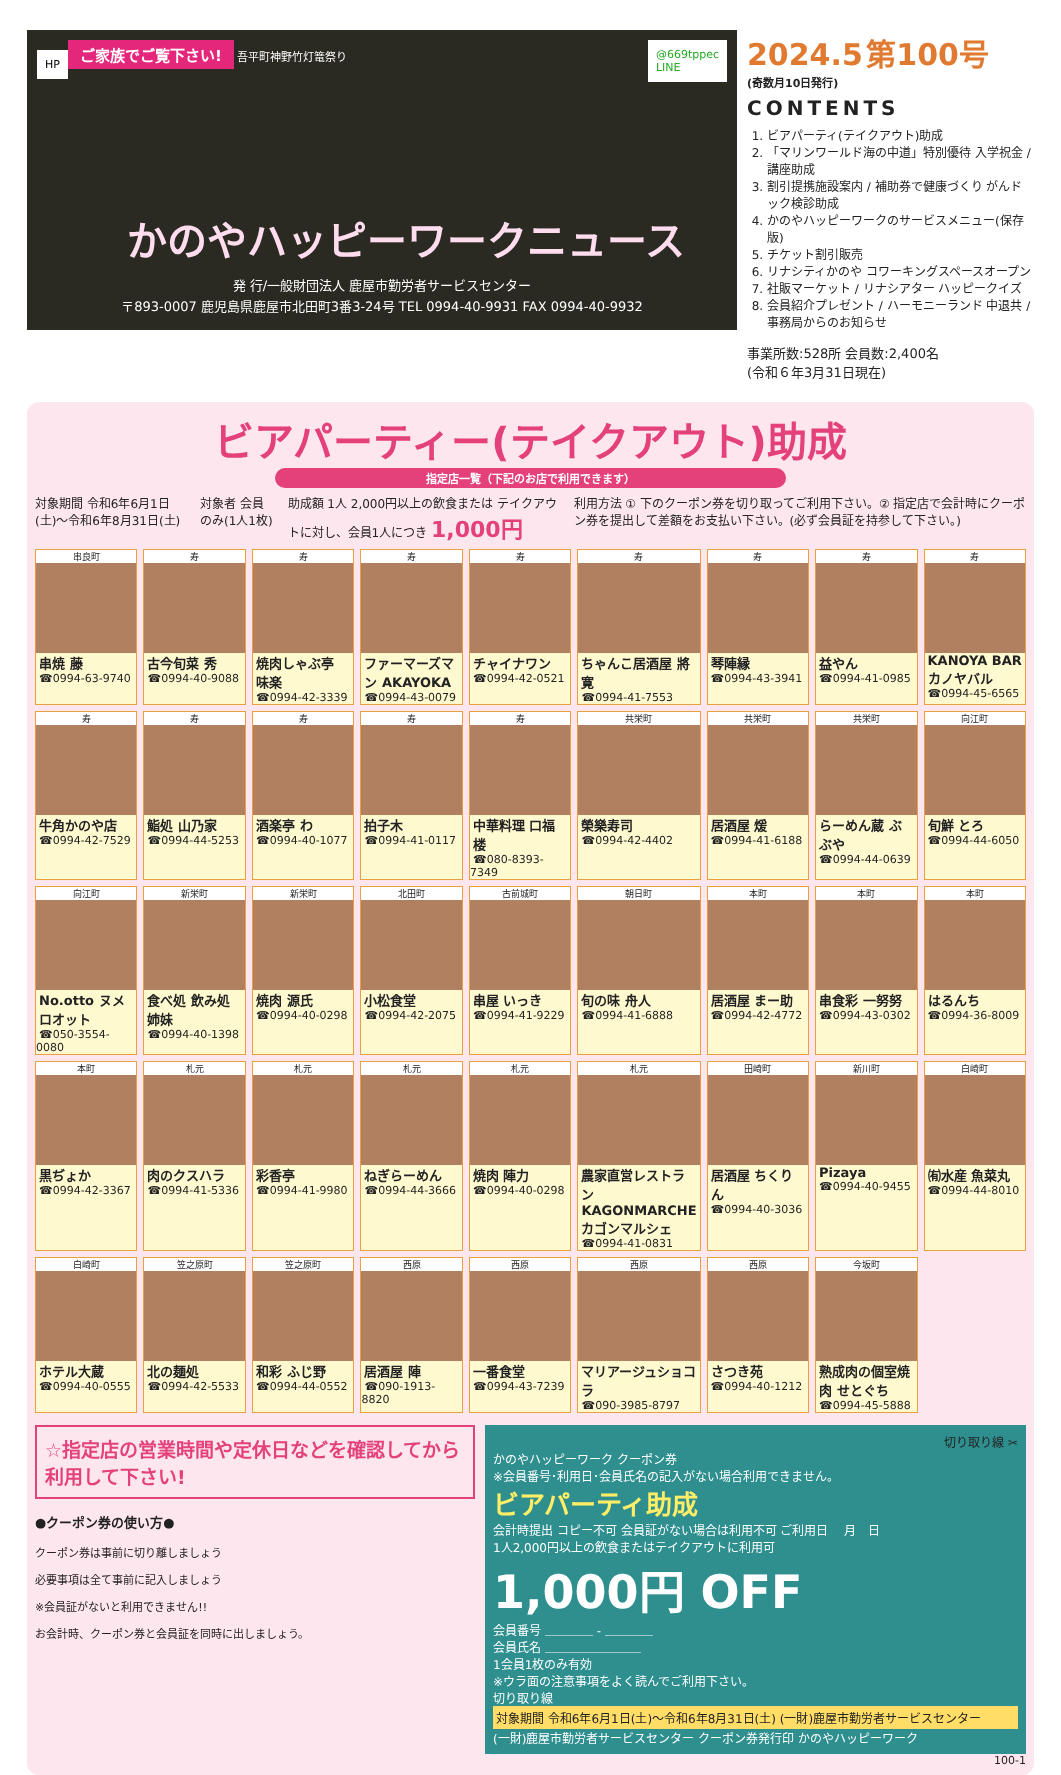ご家族でご覧下さい! 吾平町神野竹灯篭祭り
HP
@669tppec
LINE
かのやハッピーワークニュース
発 行/一般財団法人 鹿屋市勤労者サービスセンター
〒893-0007 鹿児島県鹿屋市北田町3番3-24号 TEL 0994-40-9931 FAX 0994-40-9932
2024.5 第100号
(奇数月10日発行)
CONTENTS
1. ビアパーティ(テイクアウト)助成
2. 「マリンワールド海の中道」特別優待 入学祝金 / 講座助成
3. 割引提携施設案内 / 補助券で健康づくり がんドック検診助成
4. かのやハッピーワークのサービスメニュー(保存版)
5. チケット割引販売
6. リナシティかのや コワーキングスペースオープン
7. 社販マーケット / リナシアター ハッピークイズ
8. 会員紹介プレゼント / ハーモニーランド 中退共 / 事務局からのお知らせ
事業所数:528所 会員数:2,400名
(令和６年3月31日現在)
ビアパーティー(テイクアウト)助成
指定店一覧（下記のお店で利用できます）
対象期間 令和6年6月1日(土)～令和6年8月31日(土)
対象者 会員のみ(1人1枚) 助成額 1人 2,000円以上の飲食または テイクアウトに対し、会員1人につき 1,000円
利用方法 ① 下のクーポン券を切り取ってご利用下さい。② 指定店で会計時にクーポン券を提出して差額をお支払い下さい。(必ず会員証を持参して下さい。)
串良町
串焼 藤
☎0994-63-9740
寿
古今旬菜 秀
☎0994-40-9088
寿
焼肉しゃぶ亭 味楽
☎0994-42-3339
寿
ファーマーズマン AKAYOKA
☎0994-43-0079
寿
チャイナワン
☎0994-42-0521
寿
ちゃんこ居酒屋 將寛
☎0994-41-7553
寿
琴陣縁
☎0994-43-3941
寿
益やん
☎0994-41-0985
寿
KANOYA BAR カノヤバル
☎0994-45-6565
寿
牛角かのや店
☎0994-42-7529
寿
鮨処 山乃家
☎0994-44-5253
寿
酒楽亭 わ
☎0994-40-1077
寿
拍子木
☎0994-41-0117
寿
中華料理 口福楼
☎080-8393-7349
共栄町
榮樂寿司
☎0994-42-4402
共栄町
居酒屋 煖
☎0994-41-6188
共栄町
らーめん蔵 ぶぶや
☎0994-44-0639
向江町
旬鮮 とろ
☎0994-44-6050
向江町
No.otto ヌメロオット
☎050-3554-0080
新栄町
食べ処 飲み処 姉妹
☎0994-40-1398
新栄町
焼肉 源氏
☎0994-40-0298
北田町
小松食堂
☎0994-42-2075
古前城町
串屋 いっき
☎0994-41-9229
朝日町
旬の味 舟人
☎0994-41-6888
本町
居酒屋 まー助
☎0994-42-4772
本町
串食彩 一努努
☎0994-43-0302
本町
はるんち
☎0994-36-8009
本町
黒ぢょか
☎0994-42-3367
札元
肉のクスハラ
☎0994-41-5336
札元
彩香亭
☎0994-41-9980
札元
ねぎらーめん
☎0994-44-3666
札元
焼肉 陣力
☎0994-40-0298
札元
農家直営レストラン KAGONMARCHE カゴンマルシェ
☎0994-41-0831
田崎町
居酒屋 ちくりん
☎0994-40-3036
新川町
Pizaya
☎0994-40-9455
白崎町
㈲水産 魚菜丸
☎0994-44-8010
白崎町
ホテル大蔵
☎0994-40-0555
笠之原町
北の麺処
☎0994-42-5533
笠之原町
和彩 ふじ野
☎0994-44-0552
西原
居酒屋 陣
☎090-1913-8820
西原
一番食堂
☎0994-43-7239
西原
マリアージュショコラ
☎090-3985-8797
西原
さつき苑
☎0994-40-1212
今坂町
熟成肉の個室焼肉 せとぐち
☎0994-45-5888
☆指定店の営業時間や定休日などを確認してから利用して下さい!
●クーポン券の使い方●
クーポン券は事前に切り離しましょう
必要事項は全て事前に記入しましょう
※会員証がないと利用できません!!
お会計時、クーポン券と会員証を同時に出しましょう。
切り取り線 ✂
かのやハッピーワーク クーポン券
※会員番号･利用日･会員氏名の記入がない場合利用できません。
ビアパーティ助成
会計時提出 コピー不可 会員証がない場合は利用不可 ご利用日 　月　日
1人2,000円以上の飲食またはテイクアウトに利用可
1,000円 OFF
会員番号 ＿＿＿＿ - ＿＿＿＿
会員氏名 ＿＿＿＿＿＿＿＿
1会員1枚のみ有効
※ウラ面の注意事項をよく読んでご利用下さい。
切り取り線
対象期間 令和6年6月1日(土)～令和6年8月31日(土) (一財)鹿屋市勤労者サービスセンター
(一財)鹿屋市勤労者サービスセンター クーポン券発行印 かのやハッピーワーク
100-1